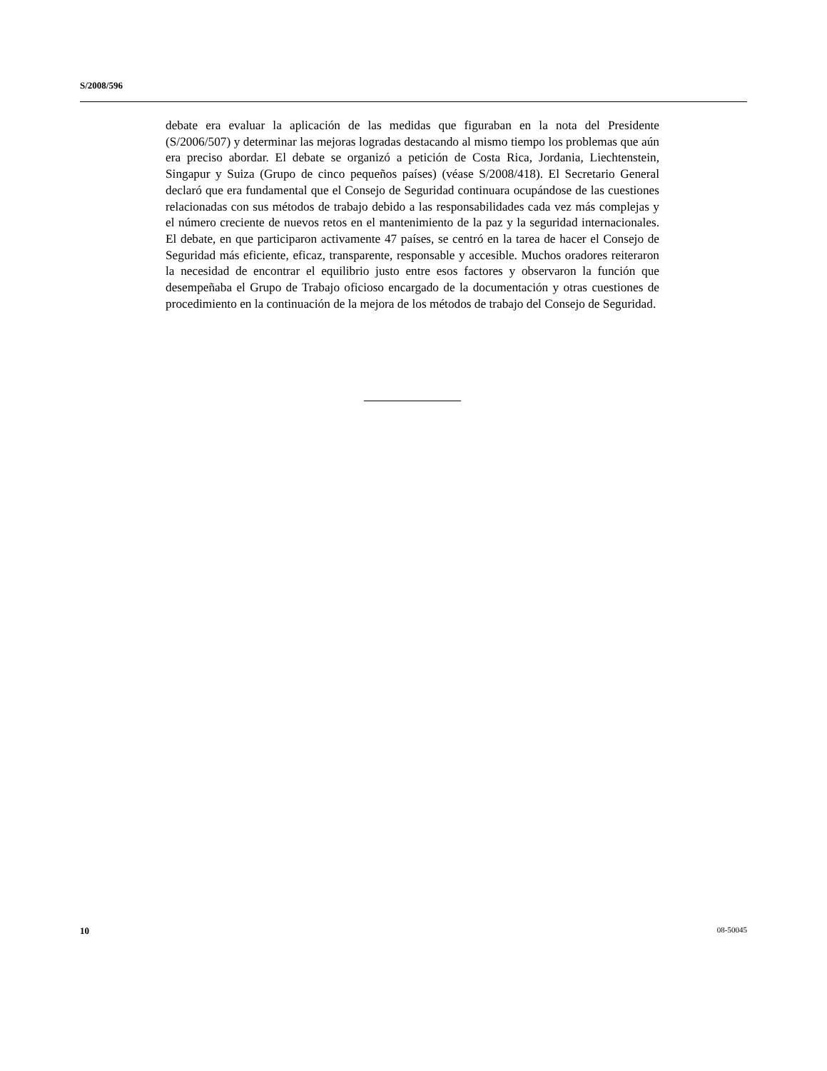S/2008/596
debate era evaluar la aplicación de las medidas que figuraban en la nota del Presidente (S/2006/507) y determinar las mejoras logradas destacando al mismo tiempo los problemas que aún era preciso abordar. El debate se organizó a petición de Costa Rica, Jordania, Liechtenstein, Singapur y Suiza (Grupo de cinco pequeños países) (véase S/2008/418). El Secretario General declaró que era fundamental que el Consejo de Seguridad continuara ocupándose de las cuestiones relacionadas con sus métodos de trabajo debido a las responsabilidades cada vez más complejas y el número creciente de nuevos retos en el mantenimiento de la paz y la seguridad internacionales. El debate, en que participaron activamente 47 países, se centró en la tarea de hacer el Consejo de Seguridad más eficiente, eficaz, transparente, responsable y accesible. Muchos oradores reiteraron la necesidad de encontrar el equilibrio justo entre esos factores y observaron la función que desempeñaba el Grupo de Trabajo oficioso encargado de la documentación y otras cuestiones de procedimiento en la continuación de la mejora de los métodos de trabajo del Consejo de Seguridad.
10 08-50045